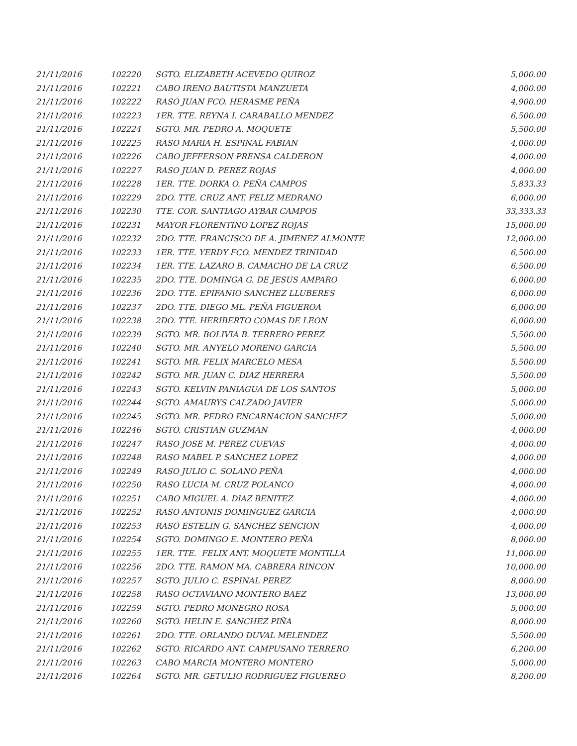| 21/11/2016 | 102220 | SGTO. ELIZABETH ACEVEDO QUIROZ | 5,000.00 |
| 21/11/2016 | 102221 | CABO IRENO BAUTISTA MANZUETA | 4,000.00 |
| 21/11/2016 | 102222 | RASO JUAN FCO. HERASME PEÑA | 4,900.00 |
| 21/11/2016 | 102223 | 1ER. TTE. REYNA I. CARABALLO MENDEZ | 6,500.00 |
| 21/11/2016 | 102224 | SGTO. MR. PEDRO A. MOQUETE | 5,500.00 |
| 21/11/2016 | 102225 | RASO MARIA H. ESPINAL FABIAN | 4,000.00 |
| 21/11/2016 | 102226 | CABO JEFFERSON PRENSA CALDERON | 4,000.00 |
| 21/11/2016 | 102227 | RASO JUAN D. PEREZ ROJAS | 4,000.00 |
| 21/11/2016 | 102228 | 1ER. TTE. DORKA O. PEÑA CAMPOS | 5,833.33 |
| 21/11/2016 | 102229 | 2DO. TTE. CRUZ ANT. FELIZ MEDRANO | 6,000.00 |
| 21/11/2016 | 102230 | TTE. COR. SANTIAGO AYBAR CAMPOS | 33,333.33 |
| 21/11/2016 | 102231 | MAYOR FLORENTINO LOPEZ ROJAS | 15,000.00 |
| 21/11/2016 | 102232 | 2DO. TTE. FRANCISCO DE A. JIMENEZ ALMONTE | 12,000.00 |
| 21/11/2016 | 102233 | 1ER. TTE. YERDY FCO. MENDEZ TRINIDAD | 6,500.00 |
| 21/11/2016 | 102234 | 1ER. TTE. LAZARO B. CAMACHO DE LA CRUZ | 6,500.00 |
| 21/11/2016 | 102235 | 2DO. TTE. DOMINGA G. DE JESUS AMPARO | 6,000.00 |
| 21/11/2016 | 102236 | 2DO. TTE. EPIFANIO SANCHEZ LLUBERES | 6,000.00 |
| 21/11/2016 | 102237 | 2DO. TTE. DIEGO ML. PEÑA FIGUEROA | 6,000.00 |
| 21/11/2016 | 102238 | 2DO. TTE. HERIBERTO COMAS DE LEON | 6,000.00 |
| 21/11/2016 | 102239 | SGTO. MR. BOLIVIA B. TERRERO PEREZ | 5,500.00 |
| 21/11/2016 | 102240 | SGTO. MR. ANYELO MORENO GARCIA | 5,500.00 |
| 21/11/2016 | 102241 | SGTO. MR. FELIX MARCELO MESA | 5,500.00 |
| 21/11/2016 | 102242 | SGTO. MR. JUAN C. DIAZ HERRERA | 5,500.00 |
| 21/11/2016 | 102243 | SGTO. KELVIN PANIAGUA DE LOS SANTOS | 5,000.00 |
| 21/11/2016 | 102244 | SGTO. AMAURYS CALZADO JAVIER | 5,000.00 |
| 21/11/2016 | 102245 | SGTO. MR. PEDRO ENCARNACION SANCHEZ | 5,000.00 |
| 21/11/2016 | 102246 | SGTO. CRISTIAN GUZMAN | 4,000.00 |
| 21/11/2016 | 102247 | RASO JOSE M. PEREZ CUEVAS | 4,000.00 |
| 21/11/2016 | 102248 | RASO MABEL P. SANCHEZ LOPEZ | 4,000.00 |
| 21/11/2016 | 102249 | RASO JULIO C. SOLANO PEÑA | 4,000.00 |
| 21/11/2016 | 102250 | RASO LUCIA M. CRUZ POLANCO | 4,000.00 |
| 21/11/2016 | 102251 | CABO MIGUEL A. DIAZ BENITEZ | 4,000.00 |
| 21/11/2016 | 102252 | RASO ANTONIS DOMINGUEZ GARCIA | 4,000.00 |
| 21/11/2016 | 102253 | RASO ESTELIN G. SANCHEZ SENCION | 4,000.00 |
| 21/11/2016 | 102254 | SGTO. DOMINGO E. MONTERO PEÑA | 8,000.00 |
| 21/11/2016 | 102255 | 1ER. TTE. FELIX ANT. MOQUETE MONTILLA | 11,000.00 |
| 21/11/2016 | 102256 | 2DO. TTE. RAMON MA. CABRERA RINCON | 10,000.00 |
| 21/11/2016 | 102257 | SGTO. JULIO C. ESPINAL PEREZ | 8,000.00 |
| 21/11/2016 | 102258 | RASO OCTAVIANO MONTERO BAEZ | 13,000.00 |
| 21/11/2016 | 102259 | SGTO. PEDRO MONEGRO ROSA | 5,000.00 |
| 21/11/2016 | 102260 | SGTO. HELIN E. SANCHEZ PIÑA | 8,000.00 |
| 21/11/2016 | 102261 | 2DO. TTE. ORLANDO DUVAL MELENDEZ | 5,500.00 |
| 21/11/2016 | 102262 | SGTO. RICARDO ANT. CAMPUSANO TERRERO | 6,200.00 |
| 21/11/2016 | 102263 | CABO MARCIA MONTERO MONTERO | 5,000.00 |
| 21/11/2016 | 102264 | SGTO. MR. GETULIO RODRIGUEZ FIGUEREO | 8,200.00 |